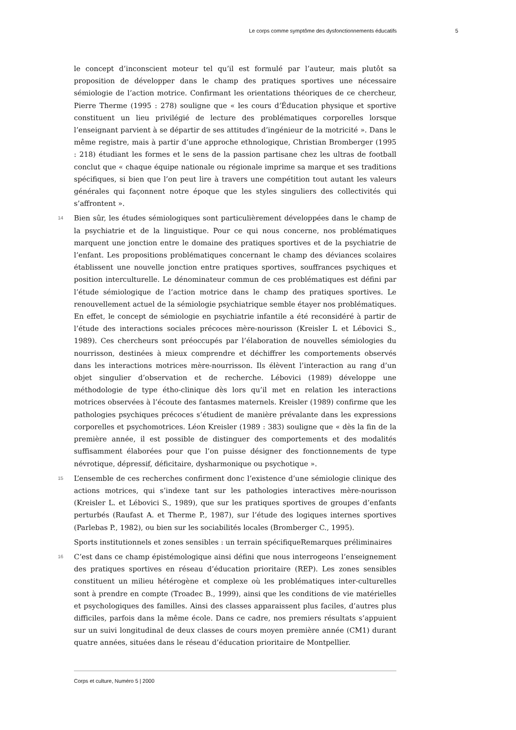Le corps comme symptôme des dysfonctionnements éducatifs 5
le concept d’inconscient moteur tel qu’il est formulé par l’auteur, mais plutôt sa proposition de développer dans le champ des pratiques sportives une nécessaire sémiologie de l’action motrice. Confirmant les orientations théoriques de ce chercheur, Pierre Therme (1995 : 278) souligne que « les cours d’Éducation physique et sportive constituent un lieu privilégié de lecture des problématiques corporelles lorsque l’enseignant parvient à se départir de ses attitudes d’ingénieur de la motricité ». Dans le même registre, mais à partir d’une approche ethnologique, Christian Bromberger (1995 : 218) étudiant les formes et le sens de la passion partisane chez les ultras de football conclut que « chaque équipe nationale ou régionale imprime sa marque et ses traditions spécifiques, si bien que l’on peut lire à travers une compétition tout autant les valeurs générales qui façonnent notre époque que les styles singuliers des collectivités qui s’affrontent ».
14 Bien sûr, les études sémiologiques sont particulièrement développées dans le champ de la psychiatrie et de la linguistique. Pour ce qui nous concerne, nos problématiques marquent une jonction entre le domaine des pratiques sportives et de la psychiatrie de l’enfant. Les propositions problématiques concernant le champ des déviances scolaires établissent une nouvelle jonction entre pratiques sportives, souffrances psychiques et position interculturelle. Le dénominateur commun de ces problématiques est défini par l’étude sémiologique de l’action motrice dans le champ des pratiques sportives. Le renouvellement actuel de la sémiologie psychiatrique semble étayer nos problématiques. En effet, le concept de sémiologie en psychiatrie infantile a été reconsidéré à partir de l’étude des interactions sociales précoces mère-nourisson (Kreisler L et Lébovici S., 1989). Ces chercheurs sont préoccupés par l’élaboration de nouvelles sémiologies du nourrisson, destinées à mieux comprendre et déchiffrer les comportements observés dans les interactions motrices mère-nourrisson. Ils élèvent l’interaction au rang d’un objet singulier d’observation et de recherche. Lébovici (1989) développe une méthodologie de type étho-clinique dès lors qu’il met en relation les interactions motrices observées à l’écoute des fantasmes maternels. Kreisler (1989) confirme que les pathologies psychiques précoces s’étudient de manière prévalante dans les expressions corporelles et psychomotrices. Léon Kreisler (1989 : 383) souligne que « dès la fin de la première année, il est possible de distinguer des comportements et des modalités suffisamment élaborées pour que l’on puisse désigner des fonctionnements de type névrotique, dépressif, déficitaire, dysharmonique ou psychotique ».
15 L’ensemble de ces recherches confirment donc l’existence d’une sémiologie clinique des actions motrices, qui s’indexe tant sur les pathologies interactives mère-nourisson (Kreisler L. et Lébovici S., 1989), que sur les pratiques sportives de groupes d’enfants perturbés (Raufast A. et Therme P., 1987), sur l’étude des logiques internes sportives (Parlebas P., 1982), ou bien sur les sociabilités locales (Bromberger C., 1995).
Sports institutionnels et zones sensibles : un terrain spécifiqueRemarques préliminaires
16 C’est dans ce champ épistémologique ainsi défini que nous interrogeons l’enseignement des pratiques sportives en réseau d’éducation prioritaire (REP). Les zones sensibles constituent un milieu hétérogène et complexe où les problématiques inter-culturelles sont à prendre en compte (Troadec B., 1999), ainsi que les conditions de vie matérielles et psychologiques des familles. Ainsi des classes apparaissent plus faciles, d’autres plus difficiles, parfois dans la même école. Dans ce cadre, nos premiers résultats s’appuient sur un suivi longitudinal de deux classes de cours moyen première année (CM1) durant quatre années, situées dans le réseau d’éducation prioritaire de Montpellier.
Corps et culture, Numéro 5 | 2000